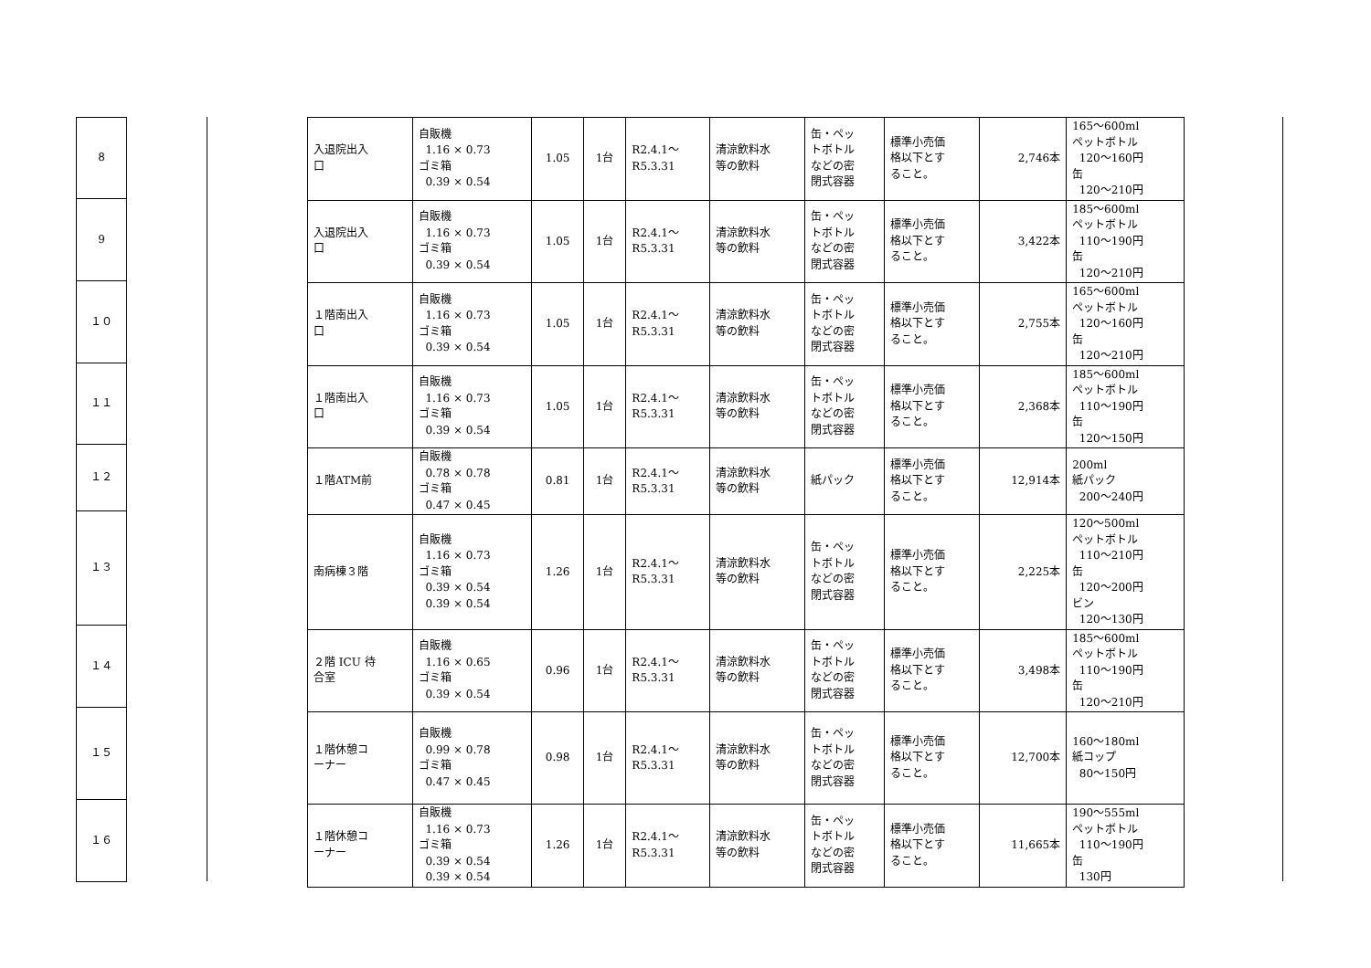| 8 |
| 9 |
| １０ |
| １１ |
| １２ |
| １３ |
| １４ |
| １５ |
| １６ |
| 入退院出入 口 | 自販機 1.16 × 0.73 ゴミ箱 0.39 × 0.54 | 1.05 | 1台 | R2.4.1～ R5.3.31 | 清涼飲料水 等の飲料 | 缶・ペッ トボトル などの密 閉式容器 | 標準小売価 格以下とす ること。 | 2,746本 | 165～600ml ペットボトル 120～160円 缶 120～210円 |
| 入退院出入 口 | 自販機 1.16 × 0.73 ゴミ箱 0.39 × 0.54 | 1.05 | 1台 | R2.4.1～ R5.3.31 | 清涼飲料水 等の飲料 | 缶・ペッ トボトル などの密 閉式容器 | 標準小売価 格以下とす ること。 | 3,422本 | 185～600ml ペットボトル 110～190円 缶 120～210円 |
| １階南出入 口 | 自販機 1.16 × 0.73 ゴミ箱 0.39 × 0.54 | 1.05 | 1台 | R2.4.1～ R5.3.31 | 清涼飲料水 等の飲料 | 缶・ペッ トボトル などの密 閉式容器 | 標準小売価 格以下とす ること。 | 2,755本 | 165～600ml ペットボトル 120～160円 缶 120～210円 |
| １階南出入 口 | 自販機 1.16 × 0.73 ゴミ箱 0.39 × 0.54 | 1.05 | 1台 | R2.4.1～ R5.3.31 | 清涼飲料水 等の飲料 | 缶・ペッ トボトル などの密 閉式容器 | 標準小売価 格以下とす ること。 | 2,368本 | 185～600ml ペットボトル 110～190円 缶 120～150円 |
| １階ATM前 | 自販機 0.78 × 0.78 ゴミ箱 0.47 × 0.45 | 0.81 | 1台 | R2.4.1～ R5.3.31 | 清涼飲料水 等の飲料 | 紙パック | 標準小売価 格以下とす ること。 | 12,914本 | 200ml 紙パック 200～240円 |
| 南病棟３階 | 自販機 1.16 × 0.73 ゴミ箱 0.39 × 0.54 0.39 × 0.54 | 1.26 | 1台 | R2.4.1～ R5.3.31 | 清涼飲料水 等の飲料 | 缶・ペッ トボトル などの密 閉式容器 | 標準小売価 格以下とす ること。 | 2,225本 | 120～500ml ペットボトル 110～210円 缶 120～200円 ビン 120～130円 |
| ２階 ICU 待 合室 | 自販機 1.16 × 0.65 ゴミ箱 0.39 × 0.54 | 0.96 | 1台 | R2.4.1～ R5.3.31 | 清涼飲料水 等の飲料 | 缶・ペッ トボトル などの密 閉式容器 | 標準小売価 格以下とす ること。 | 3,498本 | 185～600ml ペットボトル 110～190円 缶 120～210円 |
| １階休憩コ ーナー | 自販機 0.99 × 0.78 ゴミ箱 0.47 × 0.45 | 0.98 | 1台 | R2.4.1～ R5.3.31 | 清涼飲料水 等の飲料 | 缶・ペッ トボトル などの密 閉式容器 | 標準小売価 格以下とす ること。 | 12,700本 | 160～180ml 紙コップ 80～150円 |
| １階休憩コ ーナー | 自販機 1.16 × 0.73 ゴミ箱 0.39 × 0.54 0.39 × 0.54 | 1.26 | 1台 | R2.4.1～ R5.3.31 | 清涼飲料水 等の飲料 | 缶・ペッ トボトル などの密 閉式容器 | 標準小売価 格以下とす ること。 | 11,665本 | 190～555ml ペットボトル 110～190円 缶 130円 |